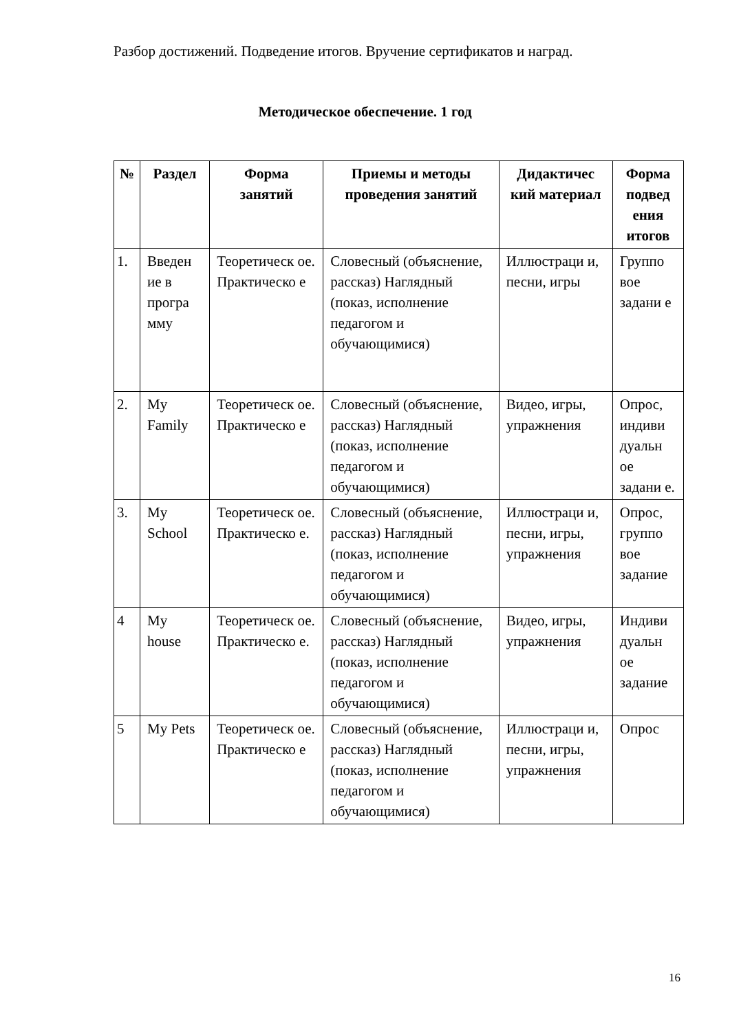Разбор достижений. Подведение итогов. Вручение сертификатов и наград.
Методическое обеспечение. 1 год
| № | Раздел | Форма занятий | Приемы и методы проведения занятий | Дидактичес кий материал | Форма подвед ения итогов |
| --- | --- | --- | --- | --- | --- |
| 1. | Введен ие в програ мму | Теоретическ ое. Практическо е | Словесный (объяснение, рассказ) Наглядный (показ, исполнение педагогом и обучающимися) | Иллюстраци и, песни, игры | Группо вое задани е |
| 2. | My Family | Теоретическ ое. Практическо е | Словесный (объяснение, рассказ) Наглядный (показ, исполнение педагогом и обучающимися) | Видео, игры, упражнения | Опрос, индиви дуальн ое задани е. |
| 3. | My School | Теоретическ ое. Практическо е. | Словесный (объяснение, рассказ) Наглядный (показ, исполнение педагогом и обучающимися) | Иллюстраци и, песни, игры, упражнения | Опрос, группо вое задание |
| 4 | My house | Теоретическ ое. Практическо е. | Словесный (объяснение, рассказ) Наглядный (показ, исполнение педагогом и обучающимися) | Видео, игры, упражнения | Индиви дуальн ое задание |
| 5 | My Pets | Теоретическ ое. Практическо е | Словесный (объяснение, рассказ) Наглядный (показ, исполнение педагогом и обучающимися) | Иллюстраци и, песни, игры, упражнения | Опрос |
16